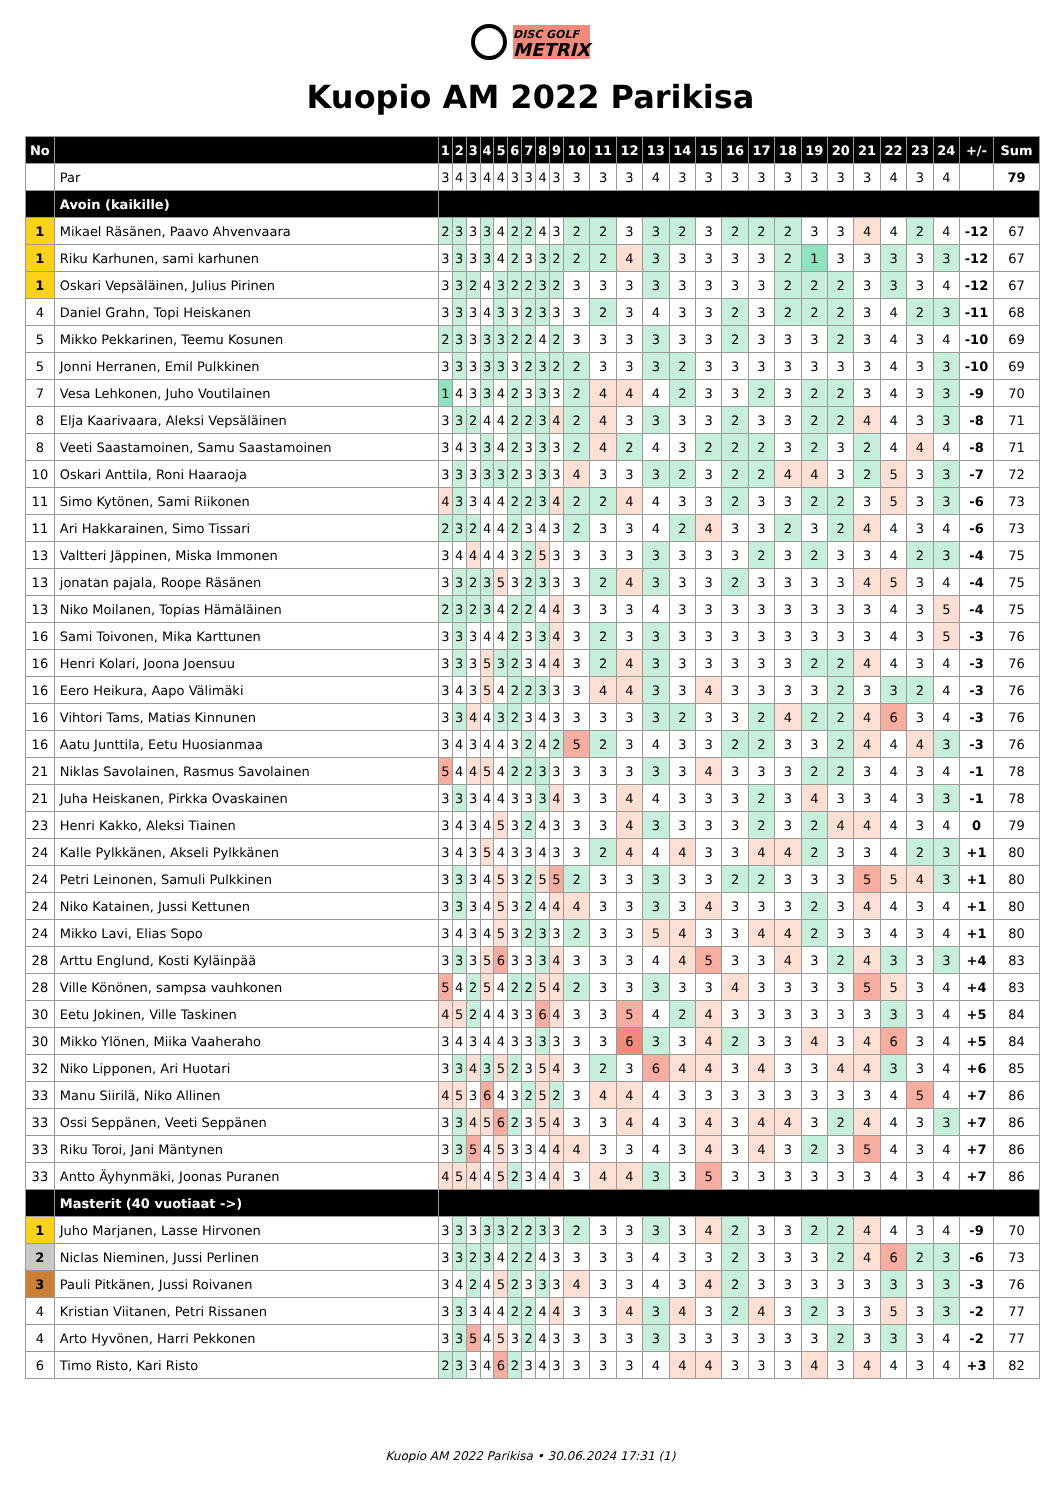DISC GOLF
METRIX
Kuopio AM 2022 Parikisa
| No | | 1 | 2 | 3 | 4 | 5 | 6 | 7 | 8 | 9 | 10 | 11 | 12 | 13 | 14 | 15 | 16 | 17 | 18 | 19 | 20 | 21 | 22 | 23 | 24 | +/- | Sum |
| --- | --- | --- | --- | --- | --- | --- | --- | --- | --- | --- | --- | --- | --- | --- | --- | --- | --- | --- | --- | --- | --- | --- | --- | --- | --- | --- | --- |
| | Par | 3 | 4 | 3 | 4 | 4 | 3 | 3 | 4 | 3 | 3 | 3 | 3 | 4 | 3 | 3 | 3 | 3 | 3 | 3 | 3 | 3 | 4 | 3 | 4 | | 79 |
| | Avoin (kaikille) | | | | | | | | | | | | | | | | | | | | | | | | | | |
| 1 | Mikael Räsänen, Paavo Ahvenvaara | 2 | 3 | 3 | 3 | 4 | 2 | 2 | 4 | 3 | 2 | 2 | 3 | 3 | 2 | 3 | 2 | 2 | 2 | 3 | 3 | 4 | 4 | 2 | 4 | -12 | 67 |
| 1 | Riku Karhunen, sami karhunen | 3 | 3 | 3 | 3 | 4 | 2 | 3 | 3 | 2 | 2 | 2 | 4 | 3 | 3 | 3 | 3 | 3 | 2 | 1 | 3 | 3 | 3 | 3 | 3 | -12 | 67 |
| 1 | Oskari Vepsäläinen, Julius Pirinen | 3 | 3 | 2 | 4 | 3 | 2 | 2 | 3 | 2 | 3 | 3 | 3 | 3 | 3 | 3 | 3 | 3 | 2 | 2 | 2 | 3 | 3 | 3 | 4 | -12 | 67 |
| 4 | Daniel Grahn, Topi Heiskanen | 3 | 3 | 3 | 4 | 3 | 3 | 2 | 3 | 3 | 3 | 2 | 3 | 4 | 3 | 3 | 2 | 3 | 2 | 2 | 2 | 3 | 4 | 2 | 3 | -11 | 68 |
| 5 | Mikko Pekkarinen, Teemu Kosunen | 2 | 3 | 3 | 3 | 3 | 2 | 2 | 4 | 2 | 3 | 3 | 3 | 3 | 3 | 3 | 2 | 3 | 3 | 3 | 2 | 3 | 4 | 3 | 4 | -10 | 69 |
| 5 | Jonni Herranen, Emil Pulkkinen | 3 | 3 | 3 | 3 | 3 | 3 | 2 | 3 | 2 | 2 | 3 | 3 | 3 | 2 | 3 | 3 | 3 | 3 | 3 | 3 | 3 | 4 | 3 | 3 | -10 | 69 |
| 7 | Vesa Lehkonen, Juho Voutilainen | 1 | 4 | 3 | 3 | 4 | 2 | 3 | 3 | 3 | 2 | 4 | 4 | 4 | 2 | 3 | 3 | 2 | 3 | 2 | 2 | 3 | 4 | 3 | 3 | -9 | 70 |
| 8 | Elja Kaarivaara, Aleksi Vepsäläinen | 3 | 3 | 2 | 4 | 4 | 2 | 2 | 3 | 4 | 2 | 4 | 3 | 3 | 3 | 3 | 2 | 3 | 3 | 2 | 2 | 4 | 4 | 3 | 3 | -8 | 71 |
| 8 | Veeti Saastamoinen, Samu Saastamoinen | 3 | 4 | 3 | 3 | 4 | 2 | 3 | 3 | 3 | 2 | 4 | 2 | 4 | 3 | 2 | 2 | 2 | 3 | 2 | 3 | 2 | 4 | 4 | 4 | -8 | 71 |
| 10 | Oskari Anttila, Roni Haaraoja | 3 | 3 | 3 | 3 | 3 | 2 | 3 | 3 | 3 | 4 | 3 | 3 | 3 | 2 | 3 | 2 | 2 | 4 | 4 | 3 | 2 | 5 | 3 | 3 | -7 | 72 |
| 11 | Simo Kytönen, Sami Riikonen | 4 | 3 | 3 | 4 | 4 | 2 | 2 | 3 | 4 | 2 | 2 | 4 | 4 | 3 | 3 | 2 | 3 | 3 | 2 | 2 | 3 | 5 | 3 | 3 | -6 | 73 |
| 11 | Ari Hakkarainen, Simo Tissari | 2 | 3 | 2 | 4 | 4 | 2 | 3 | 4 | 3 | 2 | 3 | 3 | 4 | 2 | 4 | 3 | 3 | 2 | 3 | 2 | 4 | 4 | 3 | 4 | -6 | 73 |
| 13 | Valtteri Jäppinen, Miska Immonen | 3 | 4 | 4 | 4 | 4 | 3 | 2 | 5 | 3 | 3 | 3 | 3 | 3 | 3 | 3 | 3 | 2 | 3 | 2 | 3 | 3 | 4 | 2 | 3 | -4 | 75 |
| 13 | jonatan pajala, Roope Räsänen | 3 | 3 | 2 | 3 | 5 | 3 | 2 | 3 | 3 | 3 | 2 | 4 | 3 | 3 | 3 | 2 | 3 | 3 | 3 | 3 | 4 | 5 | 3 | 4 | -4 | 75 |
| 13 | Niko Moilanen, Topias Hämäläinen | 2 | 3 | 2 | 3 | 4 | 2 | 2 | 4 | 4 | 3 | 3 | 3 | 4 | 3 | 3 | 3 | 3 | 3 | 3 | 3 | 3 | 4 | 3 | 5 | -4 | 75 |
| 16 | Sami Toivonen, Mika Karttunen | 3 | 3 | 3 | 4 | 4 | 2 | 3 | 3 | 4 | 3 | 2 | 3 | 3 | 3 | 3 | 3 | 3 | 3 | 3 | 3 | 3 | 4 | 3 | 5 | -3 | 76 |
| 16 | Henri Kolari, Joona Joensuu | 3 | 3 | 3 | 5 | 3 | 2 | 3 | 4 | 4 | 3 | 2 | 4 | 3 | 3 | 3 | 3 | 3 | 3 | 2 | 2 | 4 | 4 | 3 | 4 | -3 | 76 |
| 16 | Eero Heikura, Aapo Välimäki | 3 | 4 | 3 | 5 | 4 | 2 | 2 | 3 | 3 | 3 | 4 | 4 | 3 | 3 | 4 | 3 | 3 | 3 | 3 | 2 | 3 | 3 | 2 | 4 | -3 | 76 |
| 16 | Vihtori Tams, Matias Kinnunen | 3 | 3 | 4 | 4 | 3 | 2 | 3 | 4 | 3 | 3 | 3 | 3 | 3 | 2 | 3 | 3 | 2 | 4 | 2 | 2 | 4 | 6 | 3 | 4 | -3 | 76 |
| 16 | Aatu Junttila, Eetu Huosianmaa | 3 | 4 | 3 | 4 | 4 | 3 | 2 | 4 | 2 | 5 | 2 | 3 | 4 | 3 | 3 | 2 | 2 | 3 | 3 | 2 | 4 | 4 | 4 | 3 | -3 | 76 |
| 21 | Niklas Savolainen, Rasmus Savolainen | 5 | 4 | 4 | 5 | 4 | 2 | 2 | 3 | 3 | 3 | 3 | 3 | 3 | 3 | 4 | 3 | 3 | 3 | 2 | 2 | 3 | 4 | 3 | 4 | -1 | 78 |
| 21 | Juha Heiskanen, Pirkka Ovaskainen | 3 | 3 | 3 | 4 | 4 | 3 | 3 | 3 | 4 | 3 | 3 | 4 | 4 | 3 | 3 | 3 | 2 | 3 | 4 | 3 | 3 | 4 | 3 | 3 | -1 | 78 |
| 23 | Henri Kakko, Aleksi Tiainen | 3 | 4 | 3 | 4 | 5 | 3 | 2 | 4 | 3 | 3 | 3 | 4 | 3 | 3 | 3 | 3 | 2 | 3 | 2 | 4 | 4 | 4 | 3 | 4 | 0 | 79 |
| 24 | Kalle Pylkkänen, Akseli Pylkkänen | 3 | 4 | 3 | 5 | 4 | 3 | 3 | 4 | 3 | 3 | 2 | 4 | 4 | 4 | 3 | 3 | 4 | 4 | 2 | 3 | 3 | 4 | 2 | 3 | +1 | 80 |
| 24 | Petri Leinonen, Samuli Pulkkinen | 3 | 3 | 3 | 4 | 5 | 3 | 2 | 5 | 5 | 2 | 3 | 3 | 3 | 3 | 3 | 2 | 2 | 3 | 3 | 3 | 5 | 5 | 4 | 3 | +1 | 80 |
| 24 | Niko Katainen, Jussi Kettunen | 3 | 3 | 3 | 4 | 5 | 3 | 2 | 4 | 4 | 4 | 3 | 3 | 3 | 3 | 4 | 3 | 3 | 3 | 2 | 3 | 4 | 4 | 3 | 4 | +1 | 80 |
| 24 | Mikko Lavi, Elias Sopo | 3 | 4 | 3 | 4 | 5 | 3 | 2 | 3 | 3 | 2 | 3 | 3 | 5 | 4 | 3 | 3 | 4 | 4 | 2 | 3 | 3 | 4 | 3 | 4 | +1 | 80 |
| 28 | Arttu Englund, Kosti Kyläinpää | 3 | 3 | 3 | 5 | 6 | 3 | 3 | 3 | 4 | 3 | 3 | 3 | 4 | 4 | 5 | 3 | 3 | 4 | 3 | 2 | 4 | 3 | 3 | 3 | +4 | 83 |
| 28 | Ville Könönen, sampsa vauhkonen | 5 | 4 | 2 | 5 | 4 | 2 | 2 | 5 | 4 | 2 | 3 | 3 | 3 | 3 | 3 | 4 | 3 | 3 | 3 | 3 | 5 | 5 | 3 | 4 | +4 | 83 |
| 30 | Eetu Jokinen, Ville Taskinen | 4 | 5 | 2 | 4 | 4 | 3 | 3 | 6 | 4 | 3 | 3 | 5 | 4 | 2 | 4 | 3 | 3 | 3 | 3 | 3 | 3 | 3 | 3 | 4 | +5 | 84 |
| 30 | Mikko Ylönen, Miika Vaaheraho | 3 | 4 | 3 | 4 | 4 | 3 | 3 | 3 | 3 | 3 | 3 | 6 | 3 | 3 | 4 | 2 | 3 | 3 | 4 | 3 | 4 | 6 | 3 | 4 | +5 | 84 |
| 32 | Niko Lipponen, Ari Huotari | 3 | 3 | 4 | 3 | 5 | 2 | 3 | 5 | 4 | 3 | 2 | 3 | 6 | 4 | 4 | 3 | 4 | 3 | 3 | 4 | 4 | 3 | 3 | 4 | +6 | 85 |
| 33 | Manu Siirilä, Niko Allinen | 4 | 5 | 3 | 6 | 4 | 3 | 2 | 5 | 2 | 3 | 4 | 4 | 4 | 3 | 3 | 3 | 3 | 3 | 3 | 3 | 3 | 4 | 5 | 4 | +7 | 86 |
| 33 | Ossi Seppänen, Veeti Seppänen | 3 | 3 | 4 | 5 | 6 | 2 | 3 | 5 | 4 | 3 | 3 | 4 | 4 | 3 | 4 | 3 | 4 | 4 | 3 | 2 | 4 | 4 | 3 | 3 | +7 | 86 |
| 33 | Riku Toroi, Jani Mäntynen | 3 | 3 | 5 | 4 | 5 | 3 | 3 | 4 | 4 | 4 | 3 | 3 | 4 | 3 | 4 | 3 | 4 | 3 | 2 | 3 | 5 | 4 | 3 | 4 | +7 | 86 |
| 33 | Antto Äyhynmäki, Joonas Puranen | 4 | 5 | 4 | 4 | 5 | 2 | 3 | 4 | 4 | 3 | 4 | 4 | 3 | 3 | 5 | 3 | 3 | 3 | 3 | 3 | 3 | 4 | 3 | 4 | +7 | 86 |
| | Masterit (40 vuotiaat ->) | | | | | | | | | | | | | | | | | | | | | | | | | | |
| 1 | Juho Marjanen, Lasse Hirvonen | 3 | 3 | 3 | 3 | 3 | 2 | 2 | 3 | 3 | 2 | 3 | 3 | 3 | 3 | 4 | 2 | 3 | 3 | 2 | 2 | 4 | 4 | 3 | 4 | -9 | 70 |
| 2 | Niclas Nieminen, Jussi Perlinen | 3 | 3 | 2 | 3 | 4 | 2 | 2 | 4 | 3 | 3 | 3 | 3 | 4 | 3 | 3 | 2 | 3 | 3 | 3 | 2 | 4 | 6 | 2 | 3 | -6 | 73 |
| 3 | Pauli Pitkänen, Jussi Roivanen | 3 | 4 | 2 | 4 | 5 | 2 | 3 | 3 | 3 | 4 | 3 | 3 | 4 | 3 | 4 | 2 | 3 | 3 | 3 | 3 | 3 | 3 | 3 | 3 | -3 | 76 |
| 4 | Kristian Viitanen, Petri Rissanen | 3 | 3 | 3 | 4 | 4 | 2 | 2 | 4 | 4 | 3 | 3 | 4 | 3 | 4 | 3 | 2 | 4 | 3 | 2 | 3 | 3 | 5 | 3 | 3 | -2 | 77 |
| 4 | Arto Hyvönen, Harri Pekkonen | 3 | 3 | 5 | 4 | 5 | 3 | 2 | 4 | 3 | 3 | 3 | 3 | 3 | 3 | 3 | 3 | 3 | 3 | 3 | 2 | 3 | 3 | 3 | 4 | -2 | 77 |
| 6 | Timo Risto, Kari Risto | 2 | 3 | 3 | 4 | 6 | 2 | 3 | 4 | 3 | 3 | 3 | 3 | 4 | 4 | 4 | 3 | 3 | 3 | 4 | 3 | 4 | 4 | 3 | 4 | +3 | 82 |
Kuopio AM 2022 Parikisa • 30.06.2024 17:31 (1)